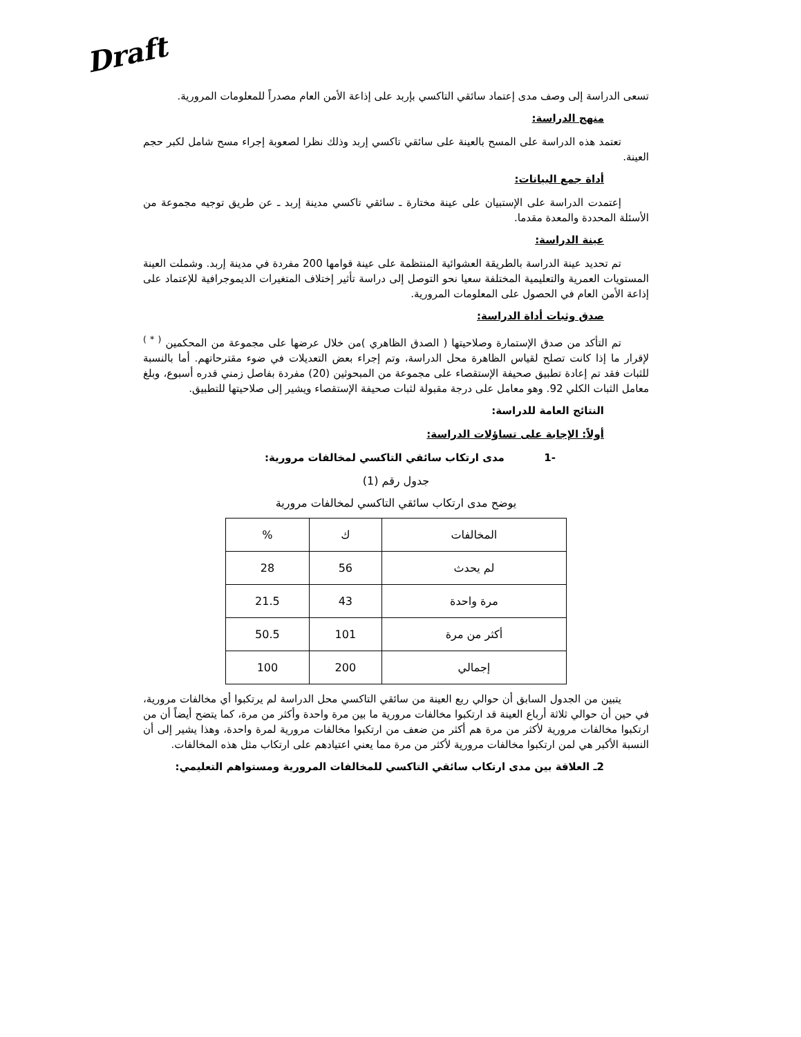Draft
تسعى الدراسة إلى وصف مدى إعتماد سائقي التاكسي بإربد على إذاعة الأمن العام مصدراً للمعلومات المرورية.
منهج الدراسة:
تعتمد هذه الدراسة على المسح بالعينة على سائقي تاكسي إربد وذلك نظرا لصعوبة إجراء مسح شامل لكبر حجم العينة.
أداة جمع البيانات:
إعتمدت الدراسة على الإستبيان على عينة مختارة ـ سائقي تاكسي مدينة إربد ـ عن طريق توجيه مجموعة من الأسئلة المحددة والمعدة مقدما.
عينة الدراسة:
تم تحديد عينة الدراسة بالطريقة العشوائية المنتظمة على عينة قوامها 200 مفردة في مدينة إربد. وشملت العينة المستويات العمرية والتعليمية المختلفة سعيا نحو التوصل إلى دراسة تأثير إختلاف المتغيرات الديموجرافية للإعتماد على إذاعة الأمن العام في الحصول على المعلومات المرورية.
صدق وثبات أداة الدراسة:
تم التأكد من صدق الإستمارة وصلاحيتها ( الصدق الظاهري )من خلال عرضها على مجموعة من المحكمين <sup>( * )</sup> لإقرار ما إذا كانت تصلح لقياس الظاهرة محل الدراسة، وتم إجراء بعض التعديلات في ضوء مقترحاتهم. أما بالنسبة للثبات فقد تم إعادة تطبيق صحيفة الإستقصاء على مجموعة من المبحوثين (20) مفردة بفاصل زمني قدره أسبوع، وبلغ معامل الثبات الكلي 92. وهو معامل على درجة مقبولة لثبات صحيفة الإستقصاء ويشير إلى صلاحيتها للتطبيق.
النتائج العامة للدراسة:
أولاً: الإجابة على تساؤلات الدراسة:
-1 مدى ارتكاب سائقي التاكسي لمخالفات مرورية:
جدول رقم (1)
يوضح مدى ارتكاب سائقي التاكسي لمخالفات مرورية
| المخالفات | ك | % |
| --- | --- | --- |
| لم يحدث | 56 | 28 |
| مرة واحدة | 43 | 21.5 |
| أكثر من مرة | 101 | 50.5 |
| إجمالي | 200 | 100 |
يتبين من الجدول السابق أن حوالي ربع العينة من سائقي التاكسي محل الدراسة لم يرتكبوا أي مخالفات مرورية، في حين أن حوالي ثلاثة أرباع العينة قد ارتكبوا مخالفات مرورية ما بين مرة واحدة وأكثر من مرة، كما يتضح أيضاً أن من ارتكبوا مخالفات مرورية لأكثر من مرة هم أكثر من ضعف من ارتكبوا مخالفات مرورية لمرة واحدة، وهذا يشير إلى أن النسبة الأكبر هي لمن ارتكبوا مخالفات مرورية لأكثر من مرة مما يعني اعتيادهم على ارتكاب مثل هذه المخالفات.
2ـ العلاقة بين مدى ارتكاب سائقي التاكسي للمخالفات المرورية ومستواهم التعليمي: